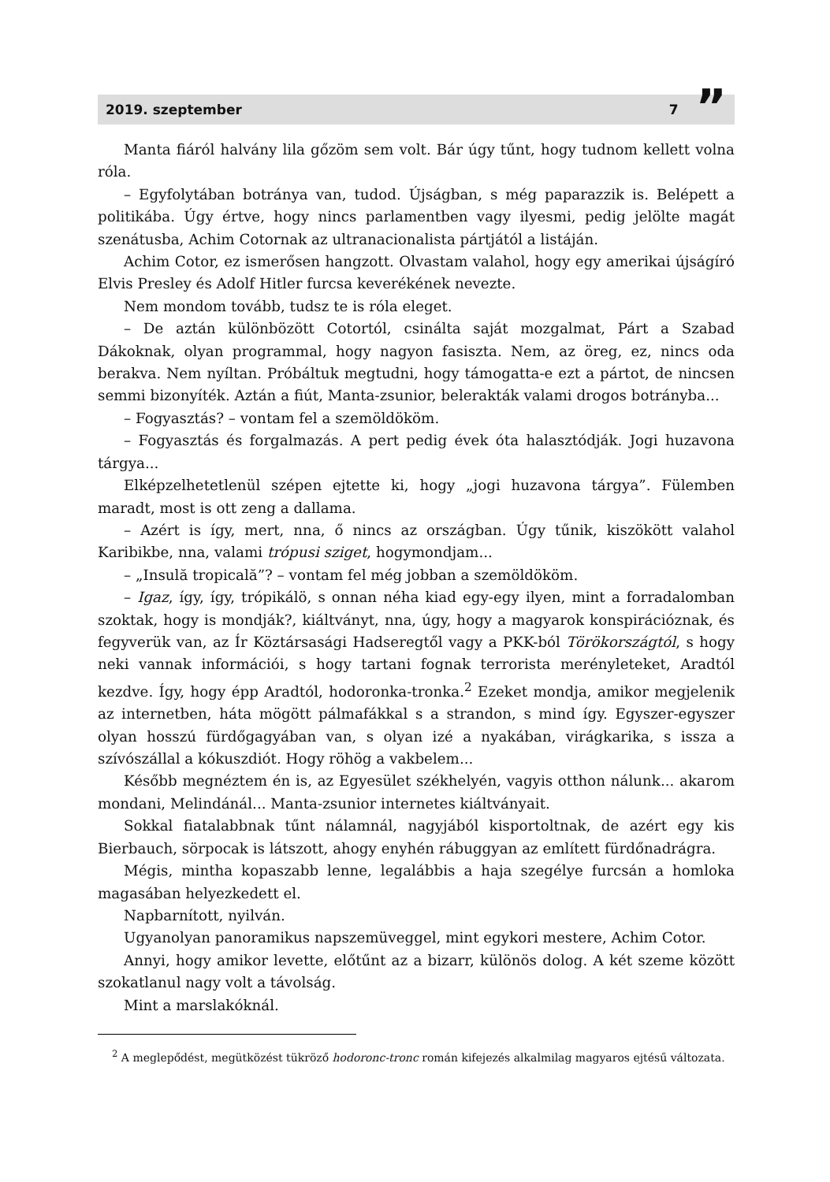2019. szeptember 7”
Manta fiáról halvány lila gőzöm sem volt. Bár úgy tűnt, hogy tudnom kellett volna róla.
– Egyfolytában botránya van, tudod. Újságban, s még paparazzik is. Belépett a politikába. Úgy értve, hogy nincs parlamentben vagy ilyesmi, pedig jelölte magát szenátusba, Achim Cotornak az ultranacionalista pártjától a listáján.
Achim Cotor, ez ismerősen hangzott. Olvastam valahol, hogy egy amerikai újságíró Elvis Presley és Adolf Hitler furcsa keverékének nevezte.
Nem mondom tovább, tudsz te is róla eleget.
– De aztán különbözött Cotortól, csinálta saját mozgalmat, Párt a Szabad Dákoknak, olyan programmal, hogy nagyon fasiszta. Nem, az öreg, ez, nincs oda berakva. Nem nyíltan. Próbáltuk megtudni, hogy támogatta-e ezt a pártot, de nincsen semmi bizonyíték. Aztán a fiút, Manta-zsunior, belerakták valami drogos botrányba...
– Fogyasztás? – vontam fel a szemöldököm.
– Fogyasztás és forgalmazás. A pert pedig évek óta halasztódják. Jogi huzavona tárgya...
Elképzelhetetlenül szépen ejtette ki, hogy „jogi huzavona tárgya”. Fülemben maradt, most is ott zeng a dallama.
– Azért is így, mert, nna, ő nincs az országban. Úgy tűnik, kiszökött valahol Karibikbe, nna, valami trópusi sziget, hogymondjam...
– „Insulă tropicală”? – vontam fel még jobban a szemöldököm.
– Igaz, így, így, trópikálö, s onnan néha kiad egy-egy ilyen, mint a forradalomban szoktak, hogy is mondják?, kiáltványt, nna, úgy, hogy a magyarok konspirációznak, és fegyverük van, az Ír Köztársasági Hadseregtől vagy a PKK-ból Törökországtól, s hogy neki vannak információi, s hogy tartani fognak terrorista merényleteket, Aradtól kezdve. Így, hogy épp Aradtól, hodoronka-tronka.<sup>2</sup> Ezeket mondja, amikor megjelenik az internetben, háta mögött pálmafákkal s a strandon, s mind így. Egyszer-egyszer olyan hosszú fürdőgagyában van, s olyan izé a nyakában, virágkarika, s issza a szívószállal a kókuszdiót. Hogy röhög a vakbelem...
Később megnéztem én is, az Egyesület székhelyén, vagyis otthon nálunk... akarom mondani, Melindánál... Manta-zsunior internetes kiáltványait.
Sokkal fiatalabbnak tűnt nálamnál, nagyjából kisportoltnak, de azért egy kis Bierbauch, sörpocak is látszott, ahogy enyhén rábuggyan az említett fürdőnadrágra.
Mégis, mintha kopaszabb lenne, legalábbis a haja szegélye furcsán a homloka magasában helyezkedett el.
Napbarnított, nyilván.
Ugyanolyan panoramikus napszemüveggel, mint egykori mestere, Achim Cotor.
Annyi, hogy amikor levette, előtűnt az a bizarr, különös dolog. A két szeme között szokatlanul nagy volt a távolság.
Mint a marslakóknál.
<sup>2</sup> A meglepődést, megütközést tükröző hodoronc-tronc román kifejezés alkalmilag magyaros ejtésű változata.